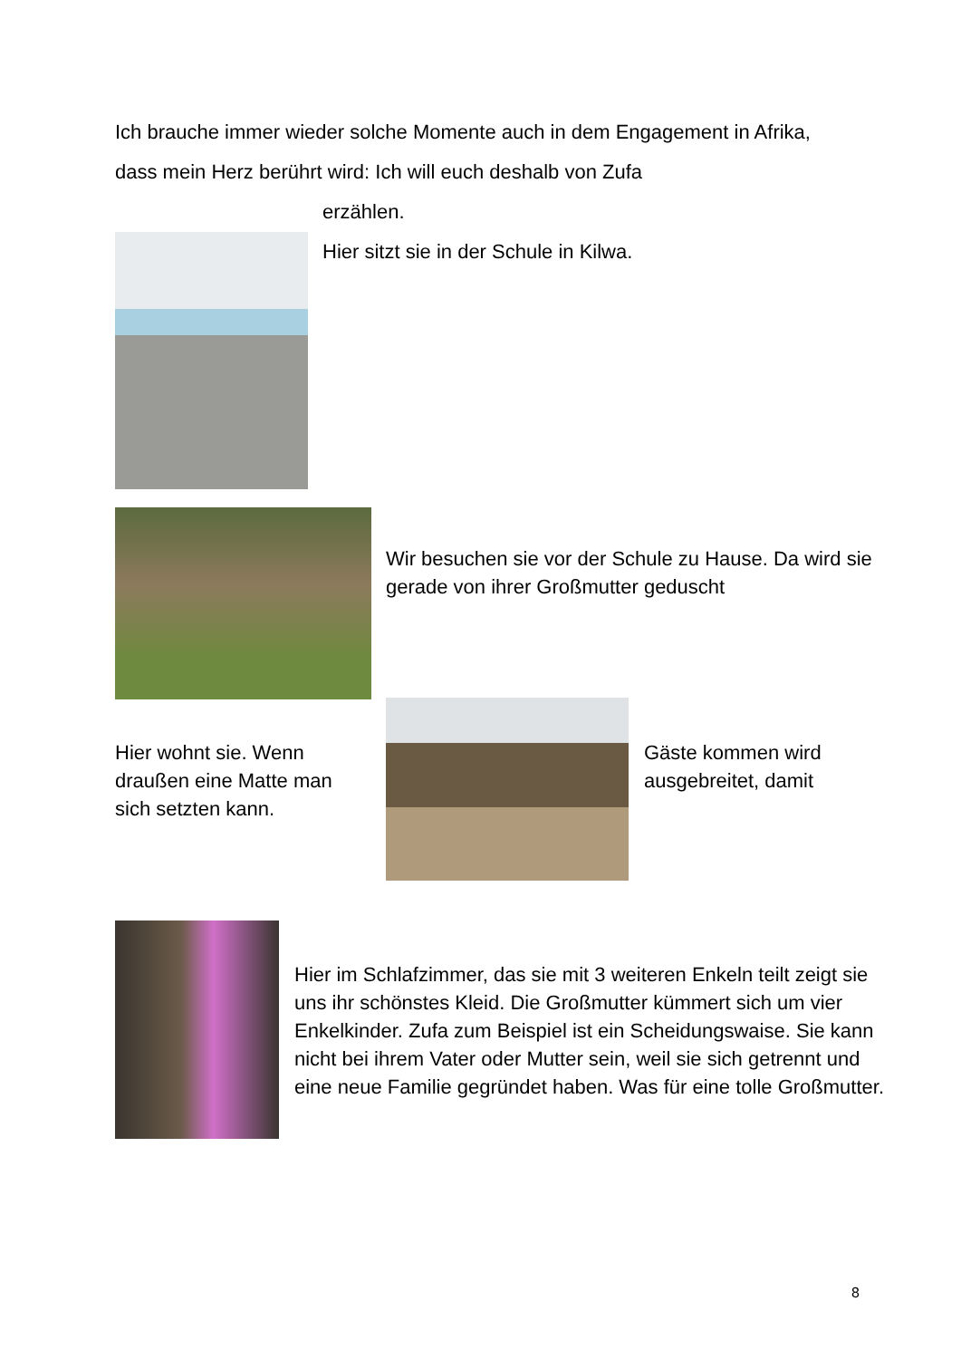Ich brauche immer wieder solche Momente auch in dem Engagement in Afrika, dass mein Herz berührt wird: Ich will euch deshalb von Zufa
erzählen.
Hier sitzt sie in der Schule in Kilwa.
Wir besuchen sie vor der Schule zu Hause. Da wird sie gerade von ihrer Großmutter geduscht
Hier wohnt sie. Wenn draußen eine Matte man sich setzten kann.
Gäste kommen wird ausgebreitet, damit
Hier im Schlafzimmer, das sie mit 3 weiteren Enkeln teilt zeigt sie uns ihr schönstes Kleid. Die Großmutter kümmert sich um vier Enkelkinder. Zufa zum Beispiel ist ein Scheidungswaise. Sie kann nicht bei ihrem Vater oder Mutter sein, weil sie sich getrennt und eine neue Familie gegründet haben. Was für eine tolle Großmutter.
8